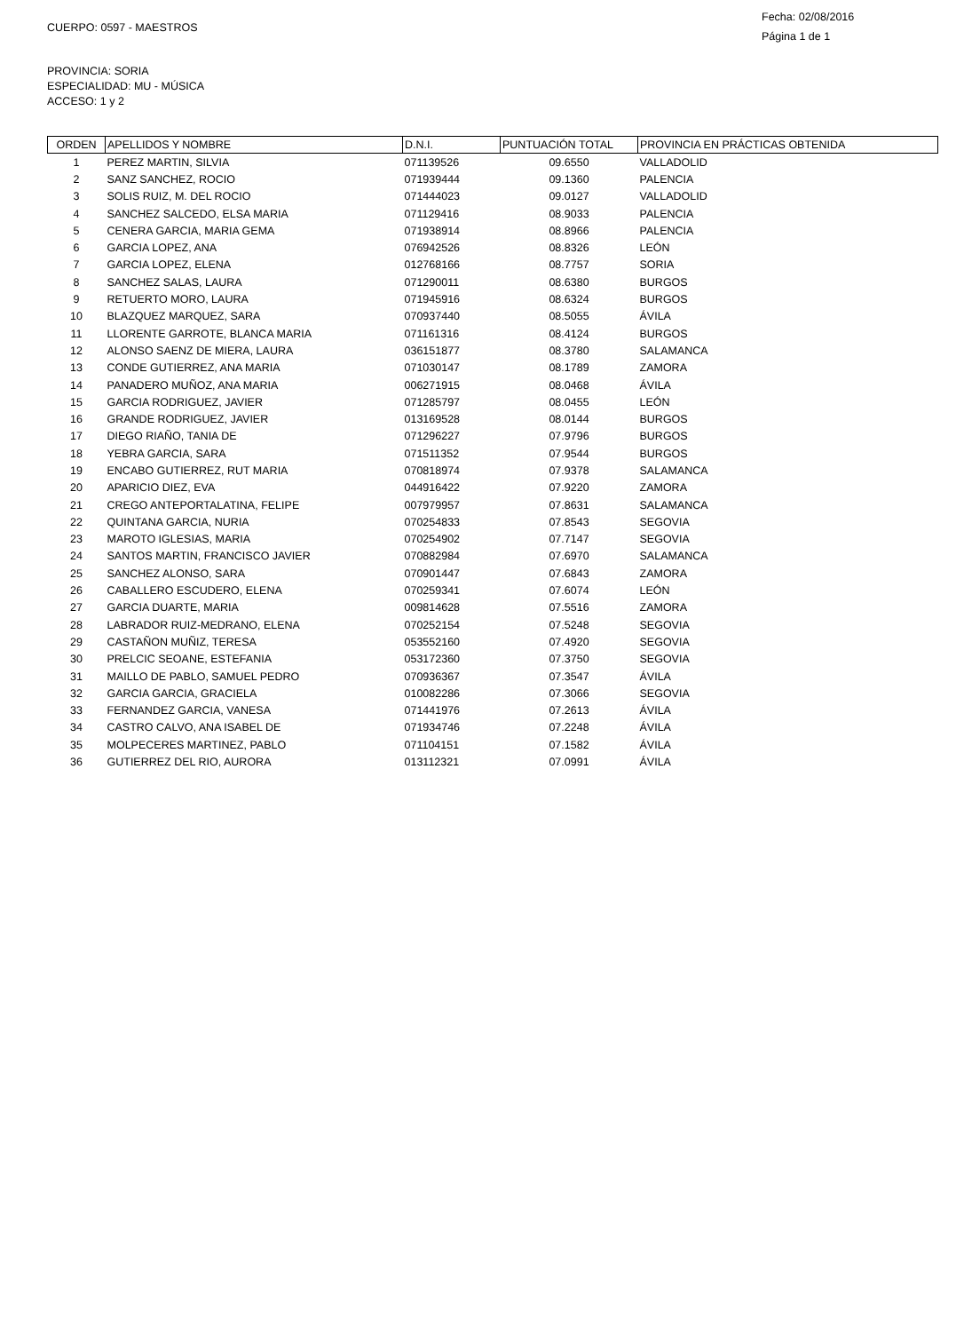CUERPO: 0597 - MAESTROS
Fecha: 02/08/2016
Página 1 de 1
PROVINCIA: SORIA
ESPECIALIDAD: MU - MÚSICA
ACCESO: 1 y 2
| ORDEN | APELLIDOS Y NOMBRE | D.N.I. | PUNTUACIÓN TOTAL | PROVINCIA EN PRÁCTICAS OBTENIDA |
| --- | --- | --- | --- | --- |
| 1 | PEREZ MARTIN, SILVIA | 071139526 | 09.6550 | VALLADOLID |
| 2 | SANZ SANCHEZ, ROCIO | 071939444 | 09.1360 | PALENCIA |
| 3 | SOLIS RUIZ, M. DEL ROCIO | 071444023 | 09.0127 | VALLADOLID |
| 4 | SANCHEZ SALCEDO, ELSA MARIA | 071129416 | 08.9033 | PALENCIA |
| 5 | CENERA GARCIA, MARIA GEMA | 071938914 | 08.8966 | PALENCIA |
| 6 | GARCIA LOPEZ, ANA | 076942526 | 08.8326 | LEÓN |
| 7 | GARCIA LOPEZ, ELENA | 012768166 | 08.7757 | SORIA |
| 8 | SANCHEZ SALAS, LAURA | 071290011 | 08.6380 | BURGOS |
| 9 | RETUERTO MORO, LAURA | 071945916 | 08.6324 | BURGOS |
| 10 | BLAZQUEZ MARQUEZ, SARA | 070937440 | 08.5055 | ÁVILA |
| 11 | LLORENTE GARROTE, BLANCA MARIA | 071161316 | 08.4124 | BURGOS |
| 12 | ALONSO SAENZ DE MIERA, LAURA | 036151877 | 08.3780 | SALAMANCA |
| 13 | CONDE GUTIERREZ, ANA MARIA | 071030147 | 08.1789 | ZAMORA |
| 14 | PANADERO MUÑOZ, ANA MARIA | 006271915 | 08.0468 | ÁVILA |
| 15 | GARCIA RODRIGUEZ, JAVIER | 071285797 | 08.0455 | LEÓN |
| 16 | GRANDE RODRIGUEZ, JAVIER | 013169528 | 08.0144 | BURGOS |
| 17 | DIEGO RIAÑO, TANIA DE | 071296227 | 07.9796 | BURGOS |
| 18 | YEBRA GARCIA, SARA | 071511352 | 07.9544 | BURGOS |
| 19 | ENCABO GUTIERREZ, RUT MARIA | 070818974 | 07.9378 | SALAMANCA |
| 20 | APARICIO DIEZ, EVA | 044916422 | 07.9220 | ZAMORA |
| 21 | CREGO ANTEPORTALATINA, FELIPE | 007979957 | 07.8631 | SALAMANCA |
| 22 | QUINTANA GARCIA, NURIA | 070254833 | 07.8543 | SEGOVIA |
| 23 | MAROTO IGLESIAS, MARIA | 070254902 | 07.7147 | SEGOVIA |
| 24 | SANTOS MARTIN, FRANCISCO JAVIER | 070882984 | 07.6970 | SALAMANCA |
| 25 | SANCHEZ ALONSO, SARA | 070901447 | 07.6843 | ZAMORA |
| 26 | CABALLERO ESCUDERO, ELENA | 070259341 | 07.6074 | LEÓN |
| 27 | GARCIA DUARTE, MARIA | 009814628 | 07.5516 | ZAMORA |
| 28 | LABRADOR RUIZ-MEDRANO, ELENA | 070252154 | 07.5248 | SEGOVIA |
| 29 | CASTAÑON MUÑIZ, TERESA | 053552160 | 07.4920 | SEGOVIA |
| 30 | PRELCIC SEOANE, ESTEFANIA | 053172360 | 07.3750 | SEGOVIA |
| 31 | MAILLO DE PABLO, SAMUEL PEDRO | 070936367 | 07.3547 | ÁVILA |
| 32 | GARCIA GARCIA, GRACIELA | 010082286 | 07.3066 | SEGOVIA |
| 33 | FERNANDEZ GARCIA, VANESA | 071441976 | 07.2613 | ÁVILA |
| 34 | CASTRO CALVO, ANA ISABEL DE | 071934746 | 07.2248 | ÁVILA |
| 35 | MOLPECERES MARTINEZ, PABLO | 071104151 | 07.1582 | ÁVILA |
| 36 | GUTIERREZ DEL RIO, AURORA | 013112321 | 07.0991 | ÁVILA |